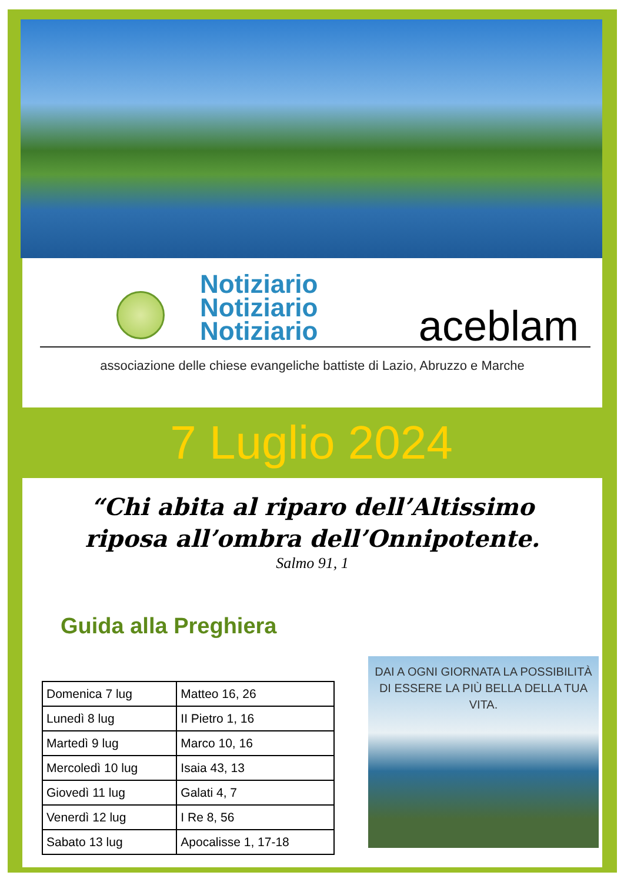Notiziario
Notiziario
Notiziario
aceblam
associazione delle chiese evangeliche battiste di Lazio, Abruzzo e Marche
7 Luglio 2024
“Chi abita al riparo dell’Altissimo riposa all’ombra dell’Onnipotente.
Salmo 91, 1
Guida alla Preghiera
| Domenica 7 lug | Matteo 16, 26 |
| Lunedì 8 lug | II Pietro 1, 16 |
| Martedì 9 lug | Marco 10, 16 |
| Mercoledì 10 lug | Isaia 43, 13 |
| Giovedì 11 lug | Galati 4, 7 |
| Venerdì 12 lug | I Re 8, 56 |
| Sabato 13 lug | Apocalisse 1, 17-18 |
DAI A OGNI GIORNATA LA POSSIBILITÀ DI ESSERE LA PIÙ BELLA DELLA TUA VITA.